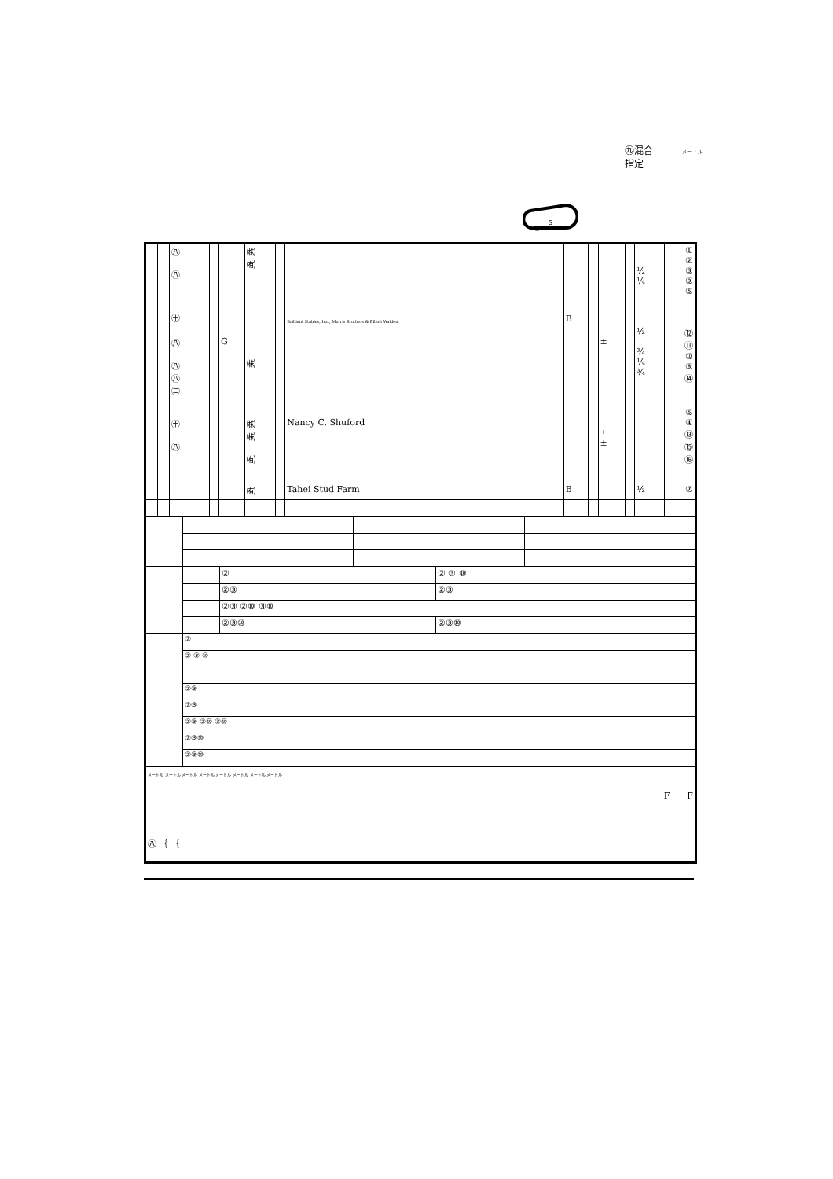㊈混合
指定
メー トル
G
S
| | | ㊇ ㊇ ㊉ | | | | ㈱ ㈲ | | Brilliant Stables, Inc., Morris Brothers & Elliott Walden | B | | | | ½ ¼ | ① ② ③ ⑨ ⑤ |
| | | ㊇ ㊇ ㊇ ㊂ | | | G | ㈱ | | | | | ± | | ½ ¾ ¼ ¾ | ⑫ ⑪ ⑩ ⑧ ⑭ |
| | | ㊉ ㊇ | | | | ㈱ ㈱ ㈲ | | Nancy C. Shuford | | | ± ± | | | ⑥ ④ ⑬ ⑮ ⑯ |
| | | | | | | ㈲ | | Tahei Stud Farm | B | | | | ½ | ⑦ |
| | | ② | ② ③ ⑩ |
| | | ②③ | ②③ |
| | | ②③ ②⑩ ③⑩ | |
| | | ②③⑩ | ②③⑩ |
| | ② |
| | ② ③ ⑩ |
| | ②③ |
| | ②③ |
| | ②③ ②⑩ ③⑩ |
| | ②③⑩ |
| | ②③⑩ |
| メートル メートル メートル メートル メートル メートル メートル メートル F F |
| ㊇ ｛ ｛ |